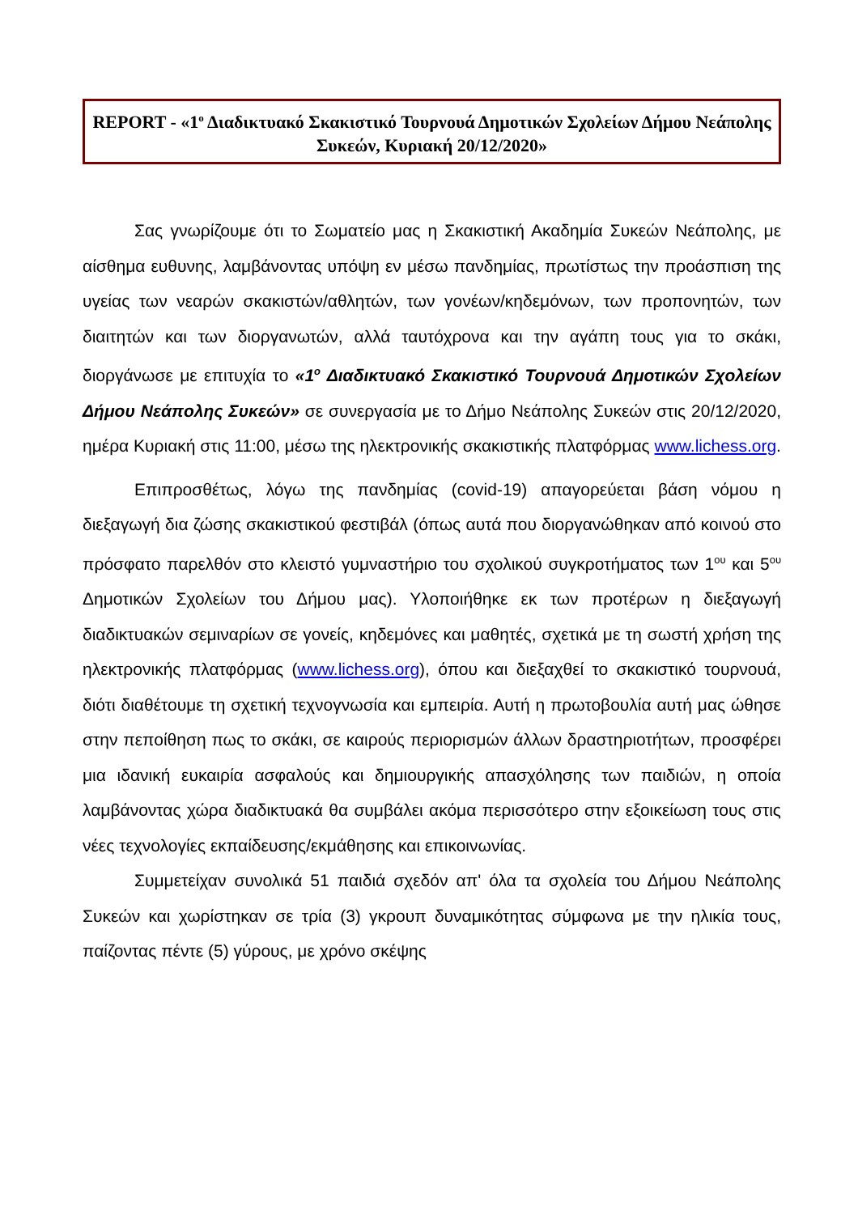REPORT - «1<sup>ο</sup> Διαδικτυακό Σκακιστικό Τουρνουά Δημοτικών Σχολείων Δήμου Νεάπολης Συκεών, Κυριακή 20/12/2020»
Σας γνωρίζουμε ότι το Σωματείο μας η Σκακιστική Ακαδημία Συκεών Νεάπολης, με αίσθημα ευθυνης, λαμβάνοντας υπόψη εν μέσω πανδημίας, πρωτίστως την προάσπιση της υγείας των νεαρών σκακιστών/αθλητών, των γονέων/κηδεμόνων, των προπονητών, των διαιτητών και των διοργανωτών, αλλά ταυτόχρονα και την αγάπη τους για το σκάκι, διοργάνωσε με επιτυχία το «1<sup>ο</sup> Διαδικτυακό Σκακιστικό Τουρνουά Δημοτικών Σχολείων Δήμου Νεάπολης Συκεών» σε συνεργασία με το Δήμο Νεάπολης Συκεών στις 20/12/2020, ημέρα Κυριακή στις 11:00, μέσω της ηλεκτρονικής σκακιστικής πλατφόρμας www.lichess.org.
Επιπροσθέτως, λόγω της πανδημίας (covid-19) απαγορεύεται βάση νόμου η διεξαγωγή δια ζώσης σκακιστικού φεστιβάλ (όπως αυτά που διοργανώθηκαν από κοινού στο πρόσφατο παρελθόν στο κλειστό γυμναστήριο του σχολικού συγκροτήματος των 1<sup>ου</sup> και 5<sup>ου</sup> Δημοτικών Σχολείων του Δήμου μας). Υλοποιήθηκε εκ των προτέρων η διεξαγωγή διαδικτυακών σεμιναρίων σε γονείς, κηδεμόνες και μαθητές, σχετικά με τη σωστή χρήση της ηλεκτρονικής πλατφόρμας (www.lichess.org), όπου και διεξαχθεί το σκακιστικό τουρνουά, διότι διαθέτουμε τη σχετική τεχνογνωσία και εμπειρία. Αυτή η πρωτοβουλία αυτή μας ώθησε στην πεποίθηση πως το σκάκι, σε καιρούς περιορισμών άλλων δραστηριοτήτων, προσφέρει μια ιδανική ευκαιρία ασφαλούς και δημιουργικής απασχόλησης των παιδιών, η οποία λαμβάνοντας χώρα διαδικτυακά θα συμβάλει ακόμα περισσότερο στην εξοικείωση τους στις νέες τεχνολογίες εκπαίδευσης/εκμάθησης και επικοινωνίας.
Συμμετείχαν συνολικά 51 παιδιά σχεδόν απ' όλα τα σχολεία του Δήμου Νεάπολης Συκεών και χωρίστηκαν σε τρία (3) γκρουπ δυναμικότητας σύμφωνα με την ηλικία τους, παίζοντας πέντε (5) γύρους, με χρόνο σκέψης